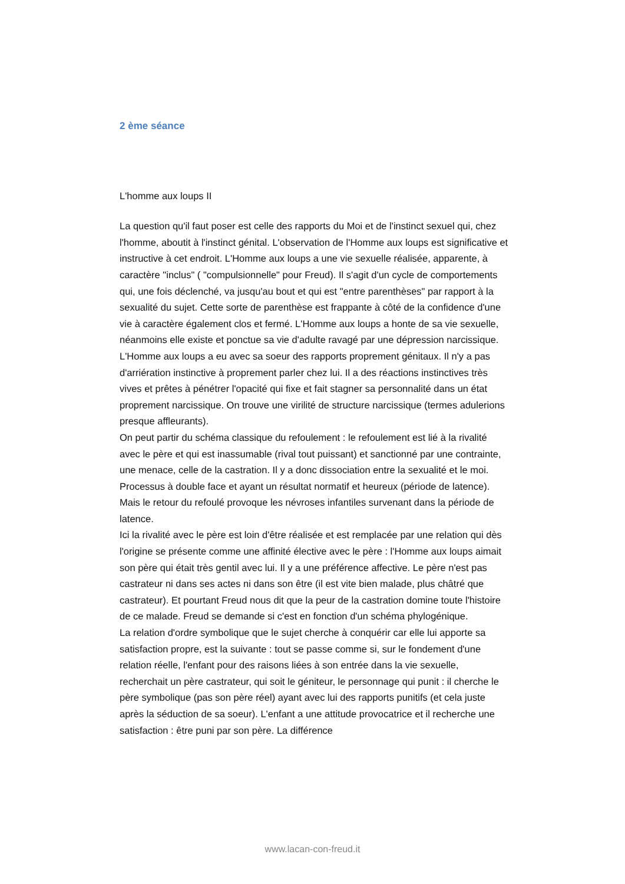2 ème séance
L'homme aux loups II
La question qu'il faut poser est celle des rapports du Moi et de l'instinct sexuel qui, chez l'homme, aboutit à l'instinct génital. L'observation de l'Homme aux loups est significative et instructive à cet endroit. L'Homme aux loups a une vie sexuelle réalisée, apparente, à caractère "inclus" ( "compulsionnelle" pour Freud). Il s'agit d'un cycle de comportements qui, une fois déclenché, va jusqu'au bout et qui est "entre parenthèses" par rapport à la sexualité du sujet. Cette sorte de parenthèse est frappante à côté de la confidence d'une vie à caractère également clos et fermé. L'Homme aux loups a honte de sa vie sexuelle, néanmoins elle existe et ponctue sa vie d'adulte ravagé par une dépression narcissique.
L'Homme aux loups a eu avec sa soeur des rapports proprement génitaux. Il n'y a pas d'arriération instinctive à proprement parler chez lui. Il a des réactions instinctives très vives et prêtes à pénétrer l'opacité qui fixe et fait stagner sa personnalité dans un état proprement narcissique. On trouve une virilité de structure narcissique (termes adulerions presque affleurants).
On peut partir du schéma classique du refoulement : le refoulement est lié à la rivalité avec le père et qui est inassumable (rival tout puissant) et sanctionné par une contrainte, une menace, celle de la castration. Il y a donc dissociation entre la sexualité et le moi. Processus à double face et ayant un résultat normatif et heureux (période de latence). Mais le retour du refoulé provoque les névroses infantiles survenant dans la période de latence.
Ici la rivalité avec le père est loin d'être réalisée et est remplacée par une relation qui dès l'origine se présente comme une affinité élective avec le père : l'Homme aux loups aimait son père qui était très gentil avec lui. Il y a une préférence affective. Le père n'est pas castrateur ni dans ses actes ni dans son être (il est vite bien malade, plus châtré que castrateur). Et pourtant Freud nous dit que la peur de la castration domine toute l'histoire de ce malade. Freud se demande si c'est en fonction d'un schéma phylogénique.
La relation d'ordre symbolique que le sujet cherche à conquérir car elle lui apporte sa satisfaction propre, est la suivante : tout se passe comme si, sur le fondement d'une relation réelle, l'enfant pour des raisons liées à son entrée dans la vie sexuelle, recherchait un père castrateur, qui soit le géniteur, le personnage qui punit : il cherche le père symbolique (pas son père réel) ayant avec lui des rapports punitifs (et cela juste après la séduction de sa soeur). L'enfant a une attitude provocatrice et il recherche une satisfaction : être puni par son père. La différence
www.lacan-con-freud.it